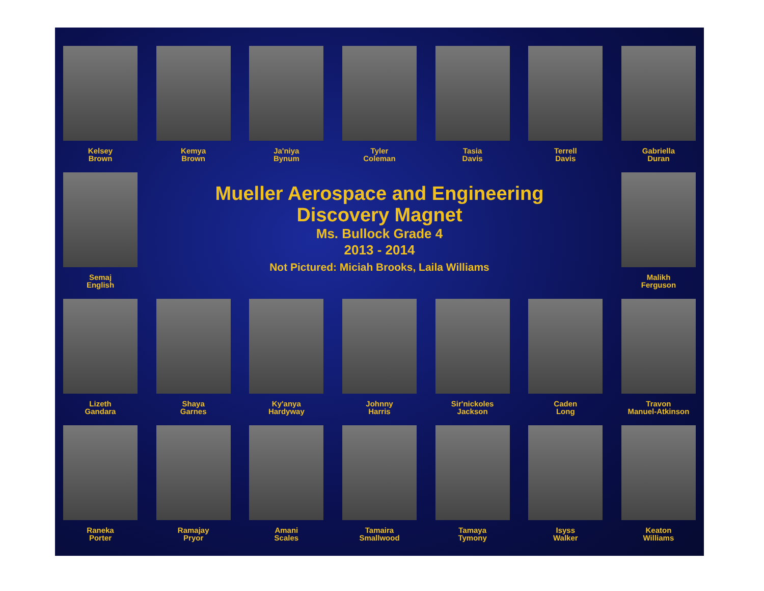Kelsey
Brown
Kemya
Brown
Ja'niya
Bynum
Tyler
Coleman
Tasia
Davis
Terrell
Davis
Gabriella
Duran
Semaj
English
Mueller Aerospace and Engineering
Discovery Magnet
Ms. Bullock Grade 4
2013 - 2014
Not Pictured: Miciah Brooks, Laila Williams
Malikh
Ferguson
Lizeth
Gandara
Shaya
Garnes
Ky'anya
Hardyway
Johnny
Harris
Sir'nickoles
Jackson
Caden
Long
Travon
Manuel-Atkinson
Raneka
Porter
Ramajay
Pryor
Amani
Scales
Tamaira
Smallwood
Tamaya
Tymony
Isyss
Walker
Keaton
Williams